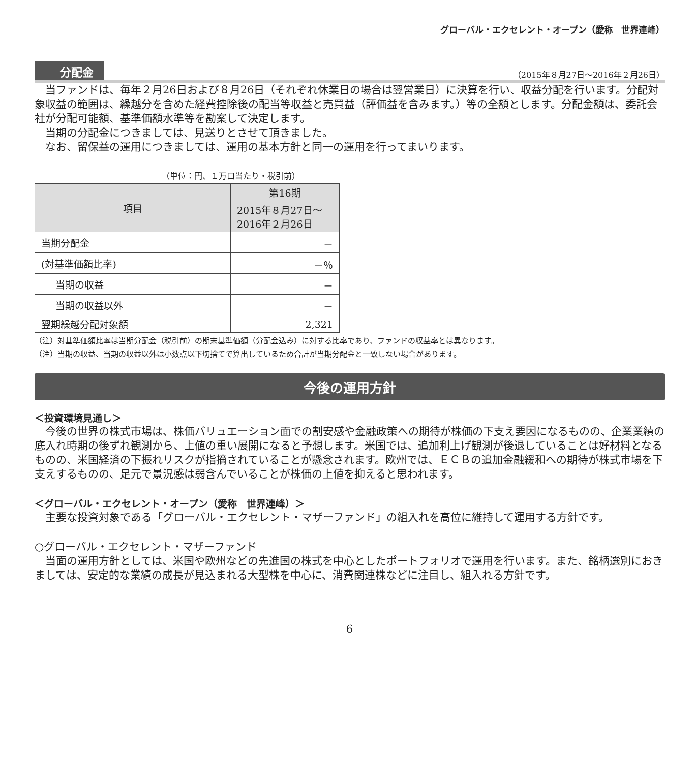グローバル・エクセレント・オープン（愛称　世界連峰）
分配金 （2015年８月27日～2016年２月26日）
当ファンドは、毎年２月26日および８月26日（それぞれ休業日の場合は翌営業日）に決算を行い、収益分配を行います。分配対象収益の範囲は、繰越分を含めた経費控除後の配当等収益と売買益（評価益を含みます。）等の全額とします。分配金額は、委託会社が分配可能額、基準価額水準等を勘案して決定します。
当期の分配金につきましては、見送りとさせて頂きました。
なお、留保益の運用につきましては、運用の基本方針と同一の運用を行ってまいります。
（単位：円、１万口当たり・税引前）
| 項目 | 第16期 |
| --- | --- |
| | 2015年８月27日～ 2016年２月26日 |
| 当期分配金 | － |
| (対基準価額比率) | －％ |
| 当期の収益 | － |
| 当期の収益以外 | － |
| 翌期繰越分配対象額 | 2,321 |
（注）対基準価額比率は当期分配金（税引前）の期末基準価額（分配金込み）に対する比率であり、ファンドの収益率とは異なります。
（注）当期の収益、当期の収益以外は小数点以下切捨てで算出しているため合計が当期分配金と一致しない場合があります。
今後の運用方針
＜投資環境見通し＞
今後の世界の株式市場は、株価バリュエーション面での割安感や金融政策への期待が株価の下支え要因になるものの、企業業績の底入れ時期の後ずれ観測から、上値の重い展開になると予想します。米国では、追加利上げ観測が後退していることは好材料となるものの、米国経済の下振れリスクが指摘されていることが懸念されます。欧州では、ＥＣＢの追加金融緩和への期待が株式市場を下支えするものの、足元で景況感は弱含んでいることが株価の上値を抑えると思われます。
＜グローバル・エクセレント・オープン（愛称　世界連峰）＞
主要な投資対象である「グローバル・エクセレント・マザーファンド」の組入れを高位に維持して運用する方針です。
○グローバル・エクセレント・マザーファンド
当面の運用方針としては、米国や欧州などの先進国の株式を中心としたポートフォリオで運用を行います。また、銘柄選別におきましては、安定的な業績の成長が見込まれる大型株を中心に、消費関連株などに注目し、組入れる方針です。
6